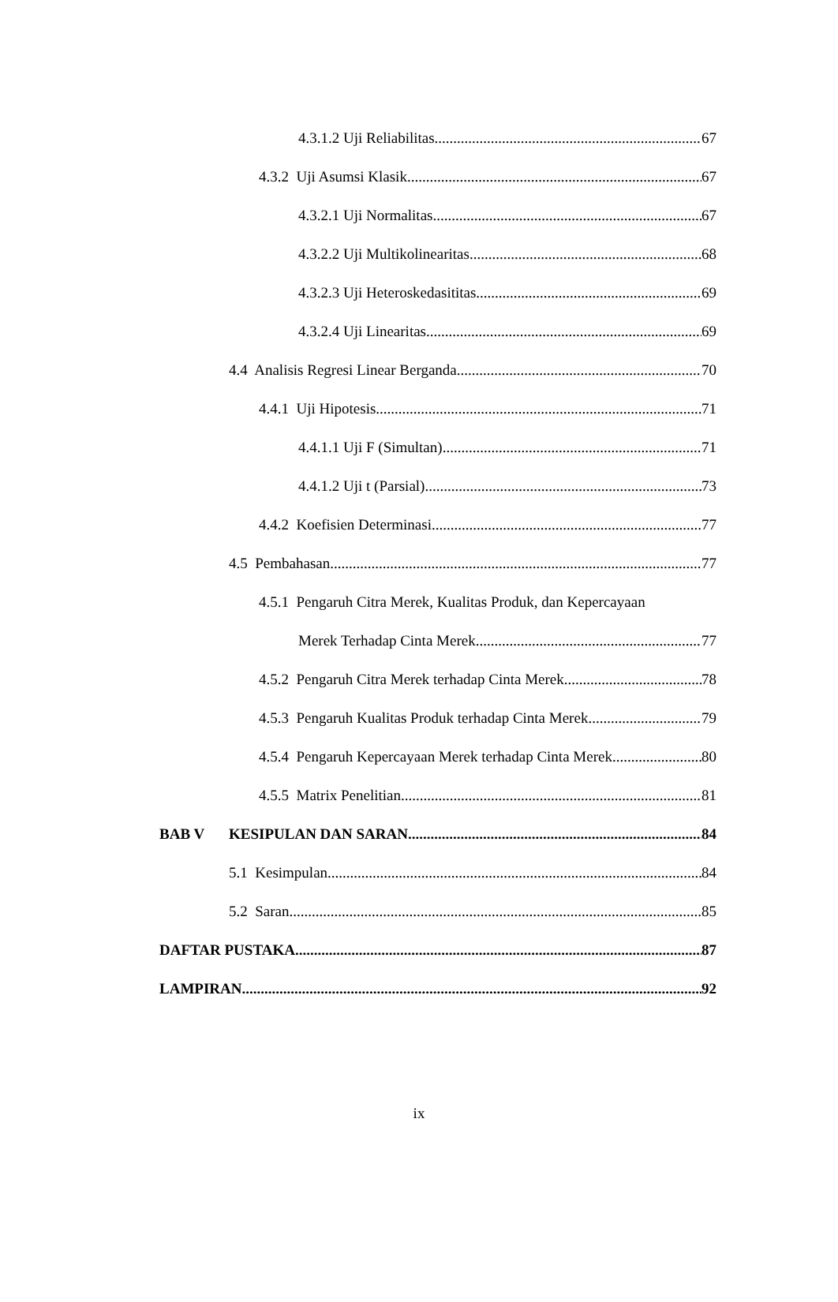4.3.1.2 Uji Reliabilitas 67
4.3.2 Uji Asumsi Klasik 67
4.3.2.1 Uji Normalitas 67
4.3.2.2 Uji Multikolinearitas 68
4.3.2.3 Uji Heteroskedasititas 69
4.3.2.4 Uji Linearitas 69
4.4 Analisis Regresi Linear Berganda 70
4.4.1 Uji Hipotesis 71
4.4.1.1 Uji F (Simultan) 71
4.4.1.2 Uji t (Parsial) 73
4.4.2 Koefisien Determinasi 77
4.5 Pembahasan 77
4.5.1 Pengaruh Citra Merek, Kualitas Produk, dan Kepercayaan
Merek Terhadap Cinta Merek. 77
4.5.2 Pengaruh Citra Merek terhadap Cinta Merek. 78
4.5.3 Pengaruh Kualitas Produk terhadap Cinta Merek. 79
4.5.4 Pengaruh Kepercayaan Merek terhadap Cinta Merek. 80
4.5.5 Matrix Penelitian 81
BAB V KESIPULAN DAN SARAN 84
5.1 Kesimpulan 84
5.2 Saran 85
DAFTAR PUSTAKA 87
LAMPIRAN 92
ix